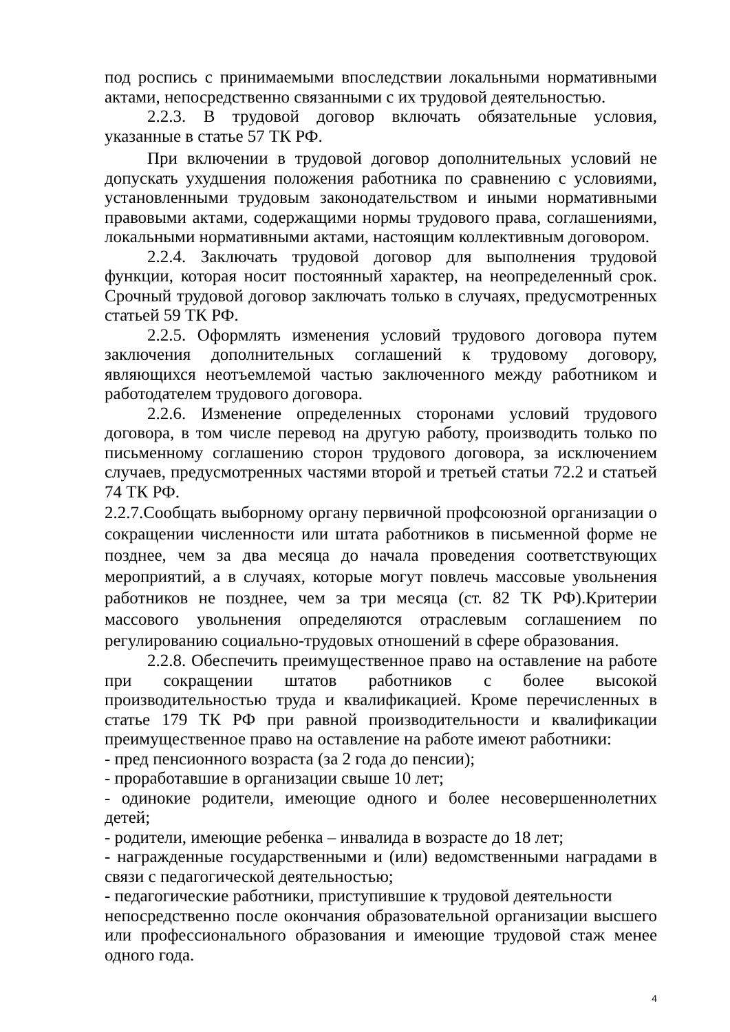под роспись с принимаемыми впоследствии локальными нормативными актами, непосредственно связанными с их трудовой деятельностью.
2.2.3. В трудовой договор включать обязательные условия, указанные в статье 57 ТК РФ.
При включении в трудовой договор дополнительных условий не допускать ухудшения положения работника по сравнению с условиями, установленными трудовым законодательством и иными нормативными правовыми актами, содержащими нормы трудового права, соглашениями, локальными нормативными актами, настоящим коллективным договором.
2.2.4. Заключать трудовой договор для выполнения трудовой функции, которая носит постоянный характер, на неопределенный срок. Срочный трудовой договор заключать только в случаях, предусмотренных статьей 59 ТК РФ.
2.2.5. Оформлять изменения условий трудового договора путем заключения дополнительных соглашений к трудовому договору, являющихся неотъемлемой частью заключенного между работником и работодателем трудового договора.
2.2.6. Изменение определенных сторонами условий трудового договора, в том числе перевод на другую работу, производить только по письменному соглашению сторон трудового договора, за исключением случаев, предусмотренных частями второй и третьей статьи 72.2 и статьей 74 ТК РФ.
2.2.7.Сообщать выборному органу первичной профсоюзной организации о сокращении численности или штата работников в письменной форме не позднее, чем за два месяца до начала проведения соответствующих мероприятий, а в случаях, которые могут повлечь массовые увольнения работников не позднее, чем за три месяца (ст. 82 ТК РФ).Критерии массового увольнения определяются отраслевым соглашением по регулированию социально-трудовых отношений в сфере образования.
2.2.8. Обеспечить преимущественное право на оставление на работе при сокращении штатов работников с более высокой производительностью труда и квалификацией. Кроме перечисленных в статье 179 ТК РФ при равной производительности и квалификации преимущественное право на оставление на работе имеют работники:
- пред пенсионного возраста (за 2 года до пенсии);
- проработавшие в организации свыше 10 лет;
- одинокие родители, имеющие одного и более несовершеннолетних детей;
- родители, имеющие ребенка – инвалида в возрасте до 18 лет;
- награжденные государственными и (или) ведомственными наградами в связи с педагогической деятельностью;
- педагогические работники, приступившие к трудовой деятельности
непосредственно после окончания образовательной организации высшего или профессионального образования и имеющие трудовой стаж менее одного года.
4